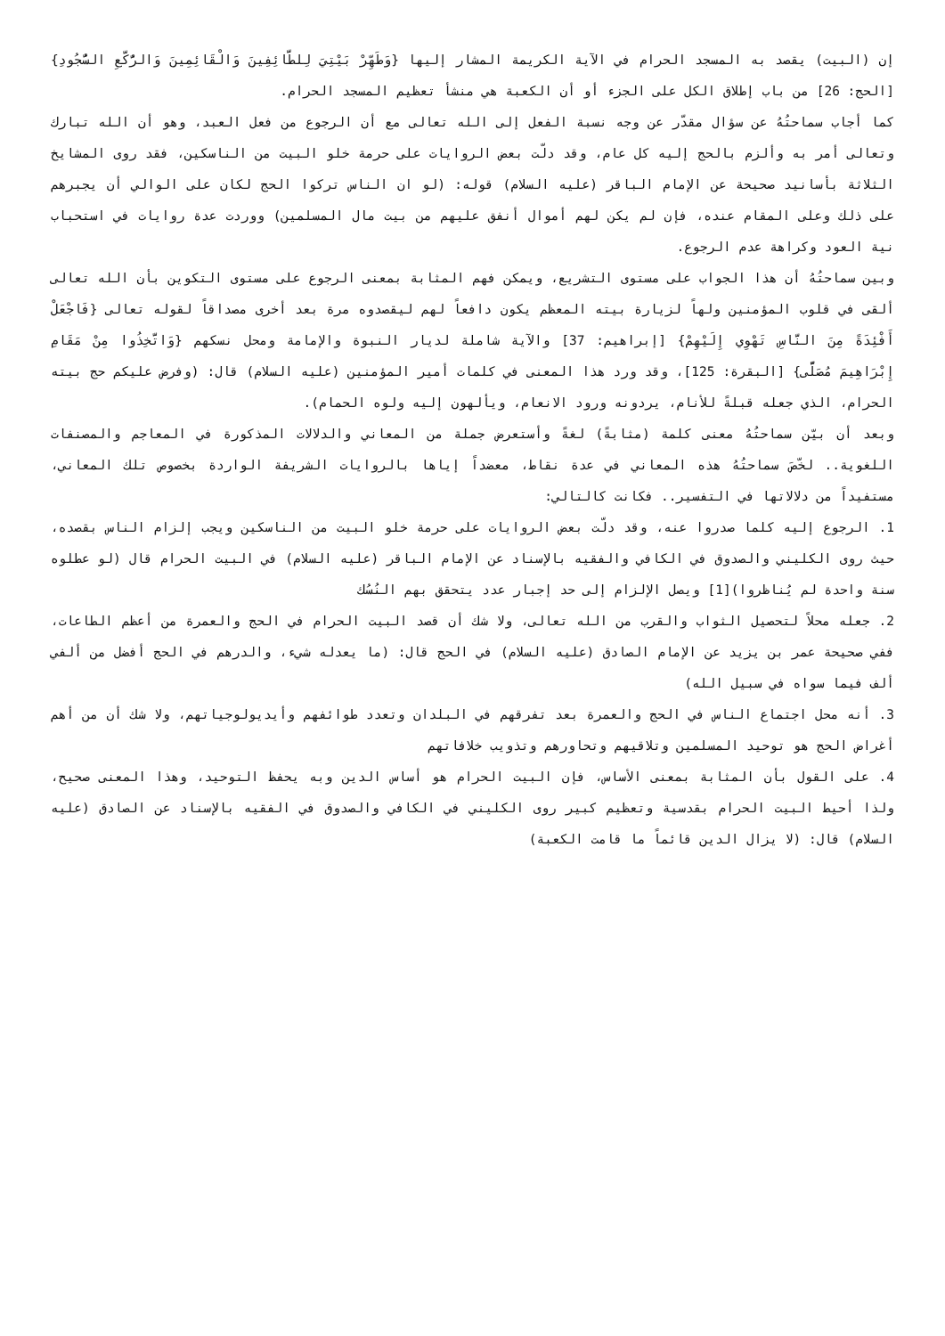إن (البيت) يقصد به المسجد الحرام في الآية الكريمة المشار إليها {وَطَهِّرْ بَيْتِيَ لِلطَّائِفِينَ وَالْقَائِمِينَ وَالرُّكَّعِ السُّجُودِ} [الحج: 26] من باب إطلاق الكل على الجزء أو أن الكعبة هي منشأ تعظيم المسجد الحرام.
كما أجاب سماحتُهُ عن سؤال مقدّر عن وجه نسبة الفعل إلى الله تعالى مع أن الرجوع من فعل العبد، وهو أن الله تبارك وتعالى أمر به وألزم بالحج إليه كل عام، وقد دلّت بعض الروايات على حرمة خلو البيت من الناسكين، فقد روى المشايخ الثلاثة بأسانيد صحيحة عن الإمام الباقر (عليه السلام) قوله: (لو ان الناس تركوا الحج لكان على الوالي أن يجبرهم على ذلك وعلى المقام عنده، فإن لم يكن لهم أموال أنفق عليهم من بيت مال المسلمين) ووردت عدة روايات في استحباب نية العود وكراهة عدم الرجوع.
وبين سماحتُهُ أن هذا الجواب على مستوى التشريع، ويمكن فهم المثابة بمعنى الرجوع على مستوى التكوين بأن الله تعالى ألقى في قلوب المؤمنين ولهاً لزيارة بيته المعظم يكون دافعاً لهم ليقصدوه مرة بعد أخرى مصداقاً لقوله تعالى {فَاجْعَلْ أَفْئِدَةً مِنَ النَّاسِ تَهْوِي إِلَيْهِمْ} [إبراهيم: 37] والآية شاملة لديار النبوة والإمامة ومحل نسكهم {وَاتَّخِذُوا مِنْ مَقَامِ إِبْرَاهِيمَ مُصَلًّى} [البقرة: 125]، وقد ورد هذا المعنى في كلمات أمير المؤمنين (عليه السلام) قال: (وفرض عليكم حج بيته الحرام، الذي جعله قبلةً للأنام، يردونه ورود الانعام، ويألهون إليه ولوه الحمام).
وبعد أن بيّن سماحتُهُ معنى كلمة (مثابةً) لغةً وأستعرض جملة من المعاني والدلالات المذكورة في المعاجم والمصنفات اللغوية.. لخّصَ سماحتُهُ هذه المعاني في عدة نقاط، معضداً إياها بالروايات الشريفة الواردة بخصوص تلك المعاني، مستفيداً من دلالاتها في التفسير.. فكانت كالتالي:
1. الرجوع إليه كلما صدروا عنه، وقد دلّت بعض الروايات على حرمة خلو البيت من الناسكين ويجب إلزام الناس بقصده، حيث روى الكليني والصدوق في الكافي والفقيه بالإسناد عن الإمام الباقر (عليه السلام) في البيت الحرام قال (لو عطلوه سنة واحدة لم يُناظروا)[1] ويصل الإلزام إلى حد إجبار عدد يتحقق بهم النُسُك
2. جعله محلاً لتحصيل الثواب والقرب من الله تعالى، ولا شك أن قصد البيت الحرام في الحج والعمرة من أعظم الطاعات، ففي صحيحة عمر بن يزيد عن الإمام الصادق (عليه السلام) في الحج قال: (ما يعدله شيء، والدرهم في الحج أفضل من ألفي ألف فيما سواه في سبيل الله)
3. أنه محل اجتماع الناس في الحج والعمرة بعد تفرقهم في البلدان وتعدد طوائفهم وأيديولوجياتهم، ولا شك أن من أهم أغراض الحج هو توحيد المسلمين وتلاقيهم وتحاورهم وتذويب خلافاتهم
4. على القول بأن المثابة بمعنى الأساس، فإن البيت الحرام هو أساس الدين وبه يحفظ التوحيد، وهذا المعنى صحيح، ولذا أحيط البيت الحرام بقدسية وتعظيم كبير روى الكليني في الكافي والصدوق في الفقيه بالإسناد عن الصادق (عليه السلام) قال: (لا يزال الدين قائماً ما قامت الكعبة)